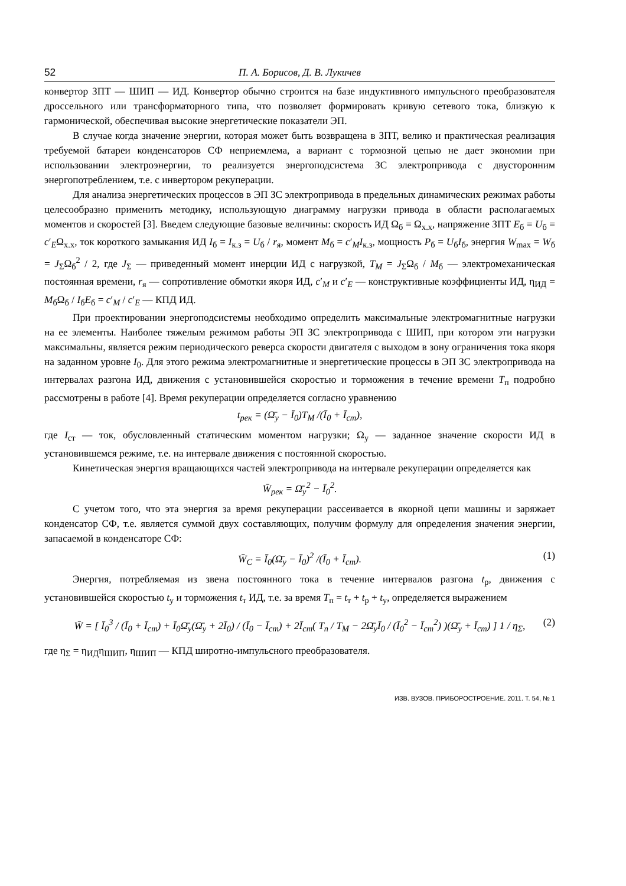52 П. А. Борисов, Д. В. Лукичев
конвертор ЗПТ — ШИП — ИД. Конвертор обычно строится на базе индуктивного импульсного преобразователя дроссельного или трансформаторного типа, что позволяет формировать кривую сетевого тока, близкую к гармонической, обеспечивая высокие энергетические показатели ЭП.
В случае когда значение энергии, которая может быть возвращена в ЗПТ, велико и практическая реализация требуемой батареи конденсаторов СФ неприемлема, а вариант с тормозной цепью не дает экономии при использовании электроэнергии, то реализуется энергоподсистема ЗС электропривода с двусторонним энергопотреблением, т.е. с инвертором рекуперации.
Для анализа энергетических процессов в ЭП ЗС электропривода в предельных динамических режимах работы целесообразно применить методику, использующую диаграмму нагрузки привода в области располагаемых моментов и скоростей [3]. Введем следующие базовые величины: скорость ИД Ω<sub>б</sub> = Ω<sub>х.х</sub>, напряжение ЗПТ E<sub>б</sub> = U<sub>б</sub> = c′<sub>E</sub>Ω<sub>х.х</sub>, ток короткого замыкания ИД I<sub>б</sub> = I<sub>к.з</sub> = U<sub>б</sub> / r<sub>я</sub>, момент M<sub>б</sub> = c′<sub>M</sub>I<sub>к.з</sub>, мощность P<sub>б</sub> = U<sub>б</sub>I<sub>б</sub>, энергия W<sub>max</sub> = W<sub>б</sub> = J<sub>Σ</sub>Ω<sub>б</sub><sup>2</sup> / 2, где J<sub>Σ</sub> — приведенный момент инерции ИД с нагрузкой, T<sub>M</sub> = J<sub>Σ</sub>Ω<sub>б</sub> / M<sub>б</sub> — электромеханическая постоянная времени, r<sub>я</sub> — сопротивление обмотки якоря ИД, c′<sub>M</sub> и c′<sub>E</sub> — конструктивные коэффициенты ИД, η<sub>ИД</sub> = M<sub>б</sub>Ω<sub>б</sub> / I<sub>б</sub>E<sub>б</sub> = c′<sub>M</sub> / c′<sub>E</sub> — КПД ИД.
При проектировании энергоподсистемы необходимо определить максимальные электромагнитные нагрузки на ее элементы. Наиболее тяжелым режимом работы ЭП ЗС электропривода с ШИП, при котором эти нагрузки максимальны, является режим периодического реверса скорости двигателя с выходом в зону ограничения тока якоря на заданном уровне I<sub>0</sub>. Для этого режима электромагнитные и энергетические процессы в ЭП ЗС электропривода на интервалах разгона ИД, движения с установившейся скоростью и торможения в течение времени T<sub>п</sub> подробно рассмотрены в работе [4]. Время рекуперации определяется согласно уравнению
t<sub>рек</sub> = (Ω̄<sub>у</sub> − Ī<sub>0</sub>)T<sub>M</sub> /(Ī<sub>0</sub> + Ī<sub>ст</sub>),
где I<sub>ст</sub> — ток, обусловленный статическим моментом нагрузки; Ω<sub>у</sub> — заданное значение скорости ИД в установившемся режиме, т.е. на интервале движения с постоянной скоростью.
Кинетическая энергия вращающихся частей электропривода на интервале рекуперации определяется как
W̄<sub>рек</sub> = Ω̄<sub>у</sub><sup>2</sup> − Ī<sub>0</sub><sup>2</sup>.
С учетом того, что эта энергия за время рекуперации рассеивается в якорной цепи машины и заряжает конденсатор СФ, т.е. является суммой двух составляющих, получим формулу для определения значения энергии, запасаемой в конденсаторе СФ:
W̄<sub>C</sub> = Ī<sub>0</sub>(Ω̄<sub>у</sub> − Ī<sub>0</sub>)<sup>2</sup> /(Ī<sub>0</sub> + Ī<sub>ст</sub>). (1)
Энергия, потребляемая из звена постоянного тока в течение интервалов разгона t<sub>р</sub>, движения с установившейся скоростью t<sub>у</sub> и торможения t<sub>т</sub> ИД, т.е. за время T<sub>п</sub> = t<sub>т</sub> + t<sub>р</sub> + t<sub>у</sub>, определяется выражением
W̄ = [ Ī<sub>0</sub><sup>3</sup> / (Ī<sub>0</sub> + Ī<sub>ст</sub>) + Ī<sub>0</sub>Ω̄<sub>у</sub>(Ω̄<sub>у</sub> + 2Ī<sub>0</sub>) / (Ī<sub>0</sub> − Ī<sub>ст</sub>) + 2Ī<sub>ст</sub>( T<sub>п</sub> / T<sub>M</sub> − 2Ω̄<sub>у</sub>Ī<sub>0</sub> / (Ī<sub>0</sub><sup>2</sup> − Ī<sub>ст</sub><sup>2</sup>) )(Ω̄<sub>у</sub> + Ī<sub>ст</sub>) ] 1 / η<sub>Σ</sub>, (2)
где η<sub>Σ</sub> = η<sub>ИД</sub>η<sub>ШИП</sub>, η<sub>ШИП</sub> — КПД широтно-импульсного преобразователя.
ИЗВ. ВУЗОВ. ПРИБОРОСТРОЕНИЕ. 2011. Т. 54, № 1